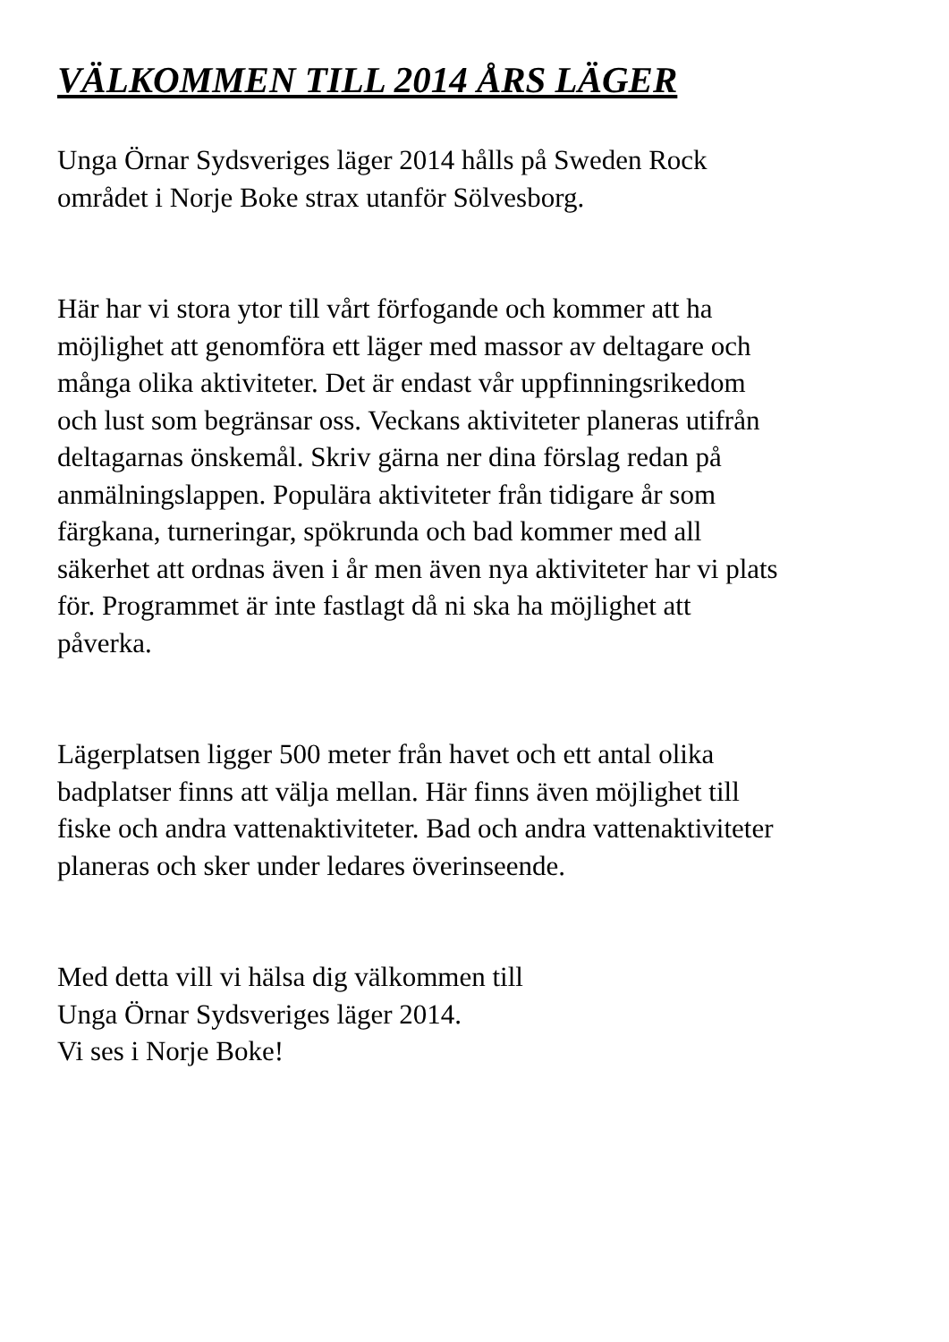VÄLKOMMEN TILL 2014 ÅRS LÄGER
Unga Örnar Sydsveriges läger 2014 hålls på Sweden Rock
området i Norje Boke strax utanför Sölvesborg.
Här har vi stora ytor till vårt förfogande och kommer att ha
möjlighet att genomföra ett läger med massor av deltagare och
många olika aktiviteter. Det är endast vår uppfinningsrikedom
och lust som begränsar oss. Veckans aktiviteter planeras utifrån
deltagarnas önskemål. Skriv gärna ner dina förslag redan på
anmälningslappen. Populära aktiviteter från tidigare år som
färgkana, turneringar, spökrunda och bad kommer med all
säkerhet att ordnas även i år men även nya aktiviteter har vi plats
för. Programmet är inte fastlagt då ni ska ha möjlighet att
påverka.
Lägerplatsen ligger 500 meter från havet och ett antal olika
badplatser finns att välja mellan. Här finns även möjlighet till
fiske och andra vattenaktiviteter. Bad och andra vattenaktiviteter
planeras och sker under ledares överinseende.
Med detta vill vi hälsa dig välkommen till
Unga Örnar Sydsveriges läger 2014.
Vi ses i Norje Boke!